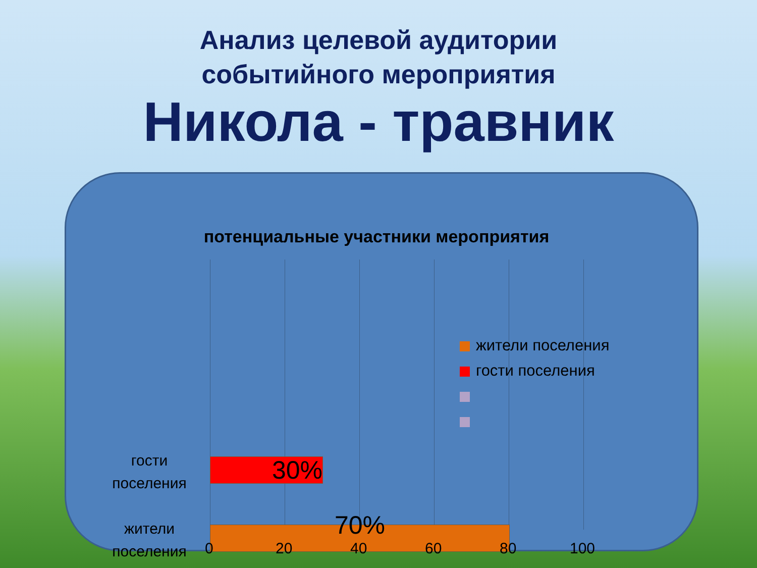Анализ целевой аудитории
событийного мероприятия
Никола - травник
потенциальные участники мероприятия
30%
70%
гости
поселения
жители
поселения
жители поселения
гости поселения
0 20 40 60 80 100